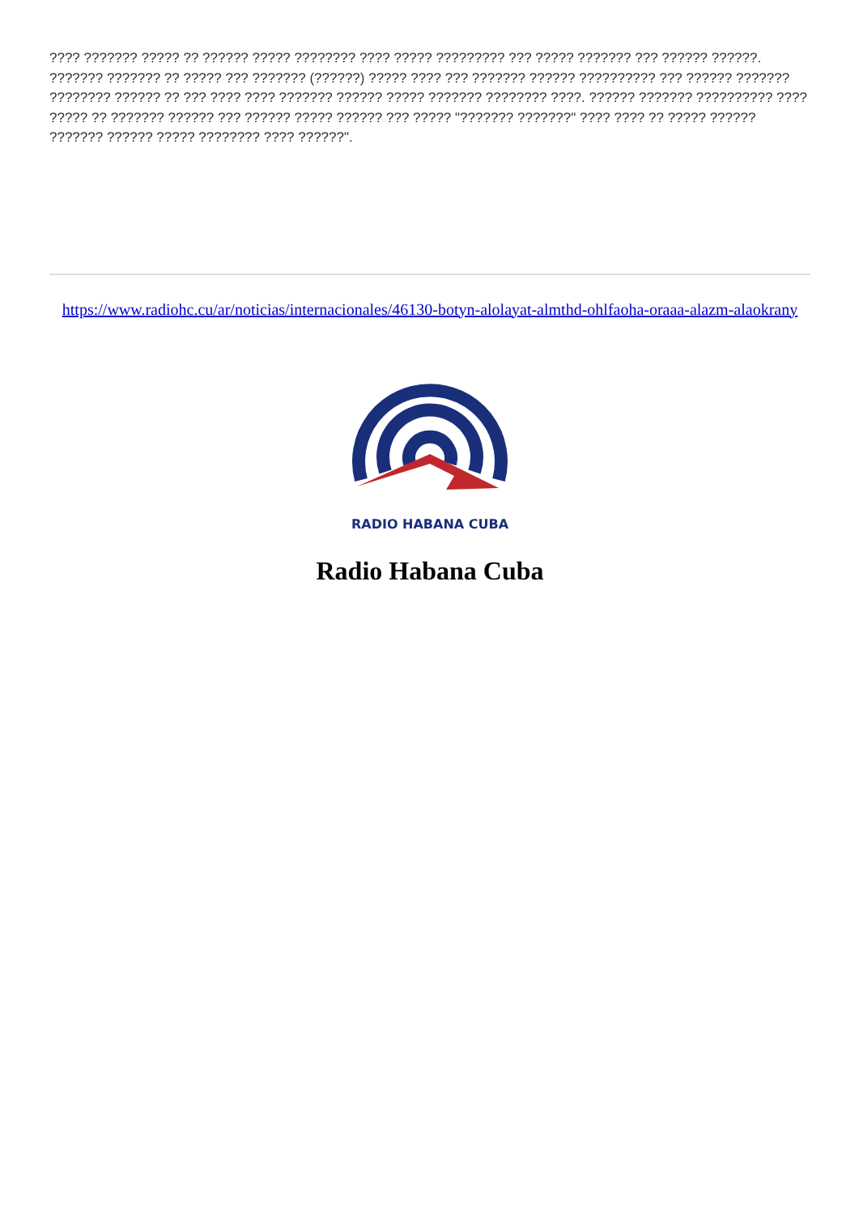???? ??????? ????? ?? ?????? ????? ???????? ???? ????? ????????? ??? ????? ??????? ??? ?????? ??????. ??????? ??????? ?? ????? ??? ??????? (??????) ????? ???? ??? ??????? ?????? ?????????? ??? ?????? ??????? ???????? ?????? ?? ??? ???? ???? ??????? ?????? ????? ??????? ???????? ????. ?????? ??????? ?????????? ???? ????? ?? ??????? ?????? ??? ?????? ????? ?????? ??? ????? "??????? ???????" ???? ???? ?? ????? ?????? ??????? ?????? ????? ???????? ???? ??????".
https://www.radiohc.cu/ar/noticias/internacionales/46130-botyn-alolayat-almthd-ohlfaoha-oraaa-alazm-alaokrany
RADIO HABANA CUBA
Radio Habana Cuba